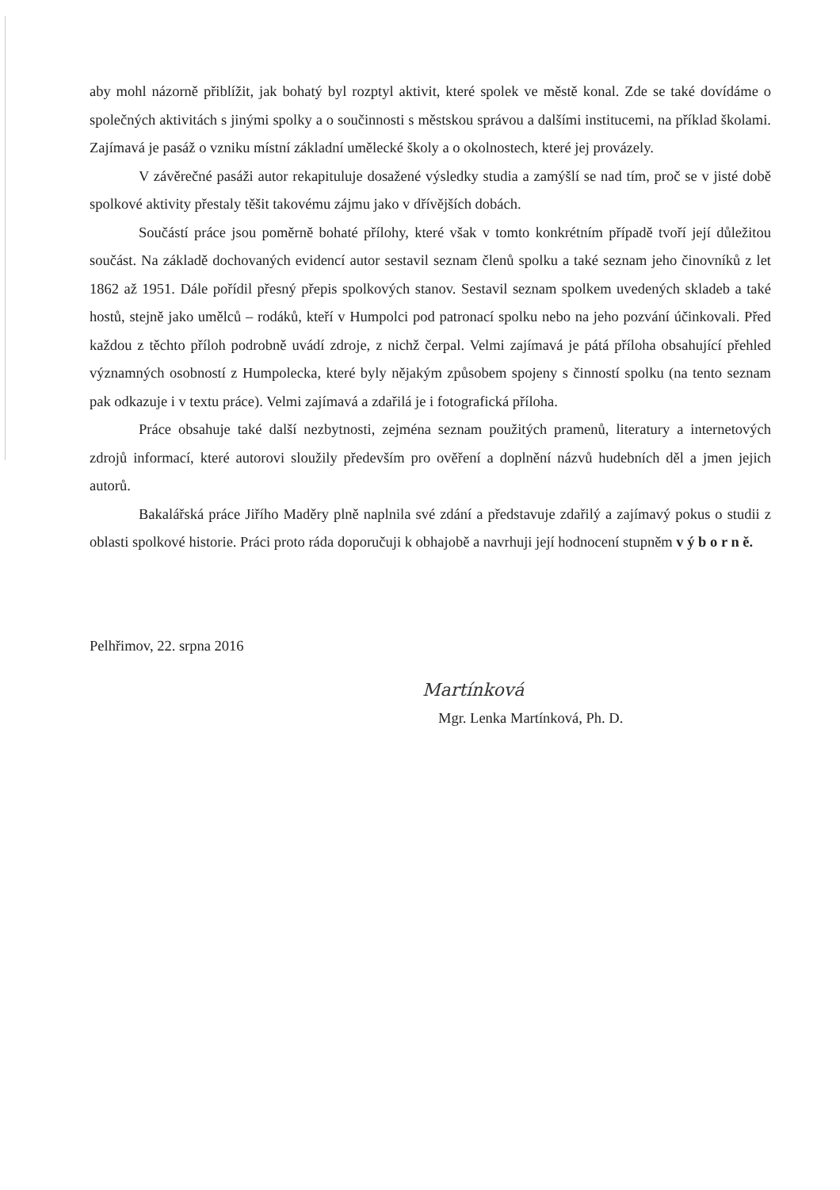aby mohl názorně přiblížit, jak bohatý byl rozptyl aktivit, které spolek ve městě konal. Zde se také dovídáme o společných aktivitách s jinými spolky a o součinnosti s městskou správou a dalšími institucemi, na příklad školami. Zajímavá je pasáž o vzniku místní základní umělecké školy a o okolnostech, které jej provázely.
V závěrečné pasáži autor rekapituluje dosažené výsledky studia a zamýšlí se nad tím, proč se v jisté době spolkové aktivity přestaly těšit takovému zájmu jako v dřívějších dobách.
Součástí práce jsou poměrně bohaté přílohy, které však v tomto konkrétním případě tvoří její důležitou součást. Na základě dochovaných evidencí autor sestavil seznam členů spolku a také seznam jeho činovníků z let 1862 až 1951. Dále pořídil přesný přepis spolkových stanov. Sestavil seznam spolkem uvedených skladeb a také hostů, stejně jako umělců – rodáků, kteří v Humpolci pod patronací spolku nebo na jeho pozvání účinkovali. Před každou z těchto příloh podrobně uvádí zdroje, z nichž čerpal. Velmi zajímavá je pátá příloha obsahující přehled významných osobností z Humpolecka, které byly nějakým způsobem spojeny s činností spolku (na tento seznam pak odkazuje i v textu práce). Velmi zajímavá a zdařilá je i fotografická příloha.
Práce obsahuje také další nezbytnosti, zejména seznam použitých pramenů, literatury a internetových zdrojů informací, které autorovi sloužily především pro ověření a doplnění názvů hudebních děl a jmen jejich autorů.
Bakalářská práce Jiřího Maděry plně naplnila své zdání a představuje zdařilý a zajímavý pokus o studii z oblasti spolkové historie. Práci proto ráda doporučuji k obhajobě a navrhuji její hodnocení stupněm v ý b o r n ě.
Pelhřimov, 22. srpna 2016
Martínková
Mgr. Lenka Martínková, Ph. D.